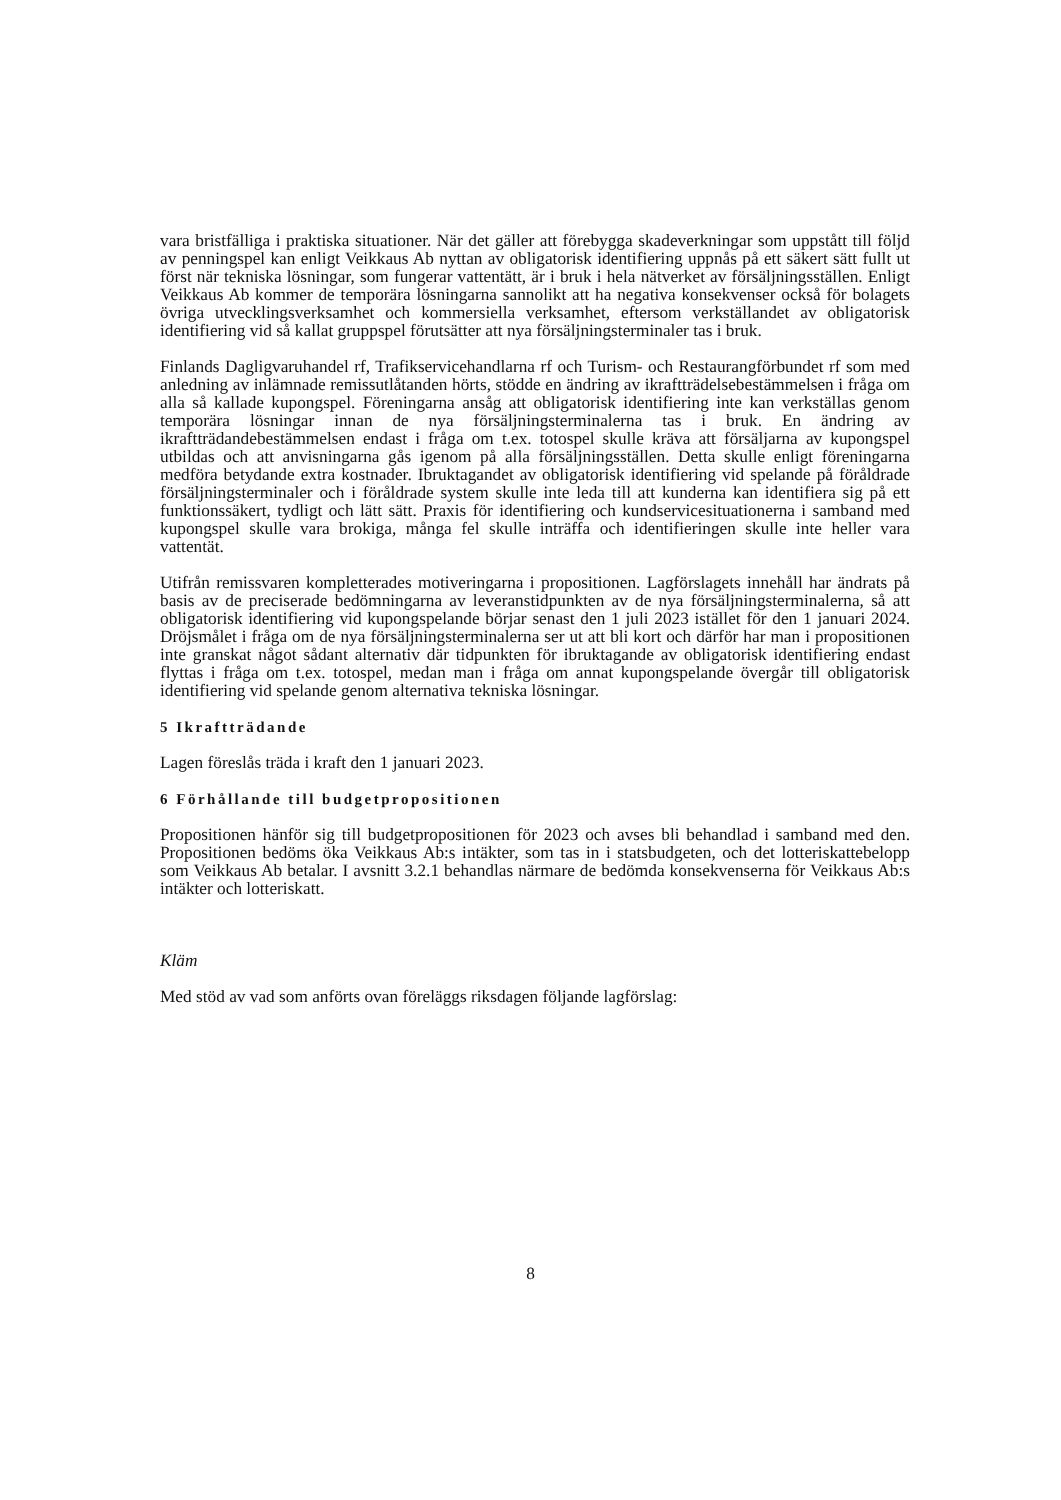vara bristfälliga i praktiska situationer. När det gäller att förebygga skadeverkningar som uppstått till följd av penningspel kan enligt Veikkaus Ab nyttan av obligatorisk identifiering uppnås på ett säkert sätt fullt ut först när tekniska lösningar, som fungerar vattentätt, är i bruk i hela nätverket av försäljningsställen. Enligt Veikkaus Ab kommer de temporära lösningarna sannolikt att ha negativa konsekvenser också för bolagets övriga utvecklingsverksamhet och kommersiella verksamhet, eftersom verkställandet av obligatorisk identifiering vid så kallat gruppspel förutsätter att nya försäljningsterminaler tas i bruk.
Finlands Dagligvaruhandel rf, Trafikservicehandlarna rf och Turism- och Restaurangförbundet rf som med anledning av inlämnade remissutlåtanden hörts, stödde en ändring av ikraftträdelsebestämmelsen i fråga om alla så kallade kupongspel. Föreningarna ansåg att obligatorisk identifiering inte kan verkställas genom temporära lösningar innan de nya försäljningsterminalerna tas i bruk. En ändring av ikraftträdandebestämmelsen endast i fråga om t.ex. totospel skulle kräva att försäljarna av kupongspel utbildas och att anvisningarna gås igenom på alla försäljningsställen. Detta skulle enligt föreningarna medföra betydande extra kostnader. Ibruktagandet av obligatorisk identifiering vid spelande på föråldrade försäljningsterminaler och i föråldrade system skulle inte leda till att kunderna kan identifiera sig på ett funktionssäkert, tydligt och lätt sätt. Praxis för identifiering och kundservicesituationerna i samband med kupongspel skulle vara brokiga, många fel skulle inträffa och identifieringen skulle inte heller vara vattentät.
Utifrån remissvaren kompletterades motiveringarna i propositionen. Lagförslagets innehåll har ändrats på basis av de preciserade bedömningarna av leveranstidpunkten av de nya försäljningsterminalerna, så att obligatorisk identifiering vid kupongspelande börjar senast den 1 juli 2023 istället för den 1 januari 2024. Dröjsmålet i fråga om de nya försäljningsterminalerna ser ut att bli kort och därför har man i propositionen inte granskat något sådant alternativ där tidpunkten för ibruktagande av obligatorisk identifiering endast flyttas i fråga om t.ex. totospel, medan man i fråga om annat kupongspelande övergår till obligatorisk identifiering vid spelande genom alternativa tekniska lösningar.
5 Ikraftträdande
Lagen föreslås träda i kraft den 1 januari 2023.
6 Förhållande till budgetpropositionen
Propositionen hänför sig till budgetpropositionen för 2023 och avses bli behandlad i samband med den. Propositionen bedöms öka Veikkaus Ab:s intäkter, som tas in i statsbudgeten, och det lotteriskattebelopp som Veikkaus Ab betalar. I avsnitt 3.2.1 behandlas närmare de bedömda konsekvenserna för Veikkaus Ab:s intäkter och lotteriskatt.
Kläm
Med stöd av vad som anförts ovan föreläggs riksdagen följande lagförslag:
8